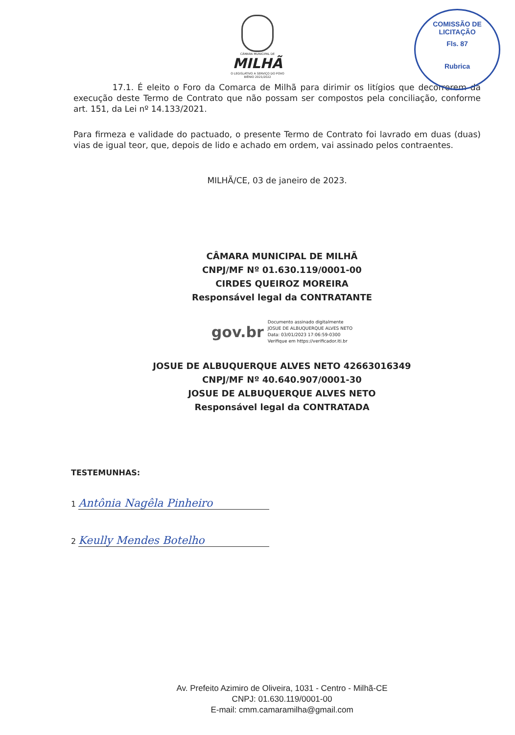COMISSÃO DE LICITAÇÃO
Fls. 87
Rubrica
CÂMARA MUNICIPAL DE
MILHÃ
O LEGISLATIVO A SERVIÇO DO POVO
BIÊNIO 2021/2022
17.1. É eleito o Foro da Comarca de Milhã para dirimir os litígios que decorrerem da execução deste Termo de Contrato que não possam ser compostos pela conciliação, conforme art. 151, da Lei nº 14.133/2021.
Para firmeza e validade do pactuado, o presente Termo de Contrato foi lavrado em duas (duas) vias de igual teor, que, depois de lido e achado em ordem, vai assinado pelos contraentes.
MILHÃ/CE, 03 de janeiro de 2023.
CÂMARA MUNICIPAL DE MILHÃ
CNPJ/MF Nº 01.630.119/0001-00
CIRDES QUEIROZ MOREIRA
Responsável legal da CONTRATANTE
gov.br
Documento assinado digitalmente
JOSUE DE ALBUQUERQUE ALVES NETO
Data: 03/01/2023 17:06:59-0300
Verifique em https://verificador.iti.br
JOSUE DE ALBUQUERQUE ALVES NETO 42663016349
CNPJ/MF Nº 40.640.907/0001-30
JOSUE DE ALBUQUERQUE ALVES NETO
Responsável legal da CONTRATADA
TESTEMUNHAS:
1 Antônia Nagêla Pinheiro
2 Keully Mendes Botelho
Av. Prefeito Azimiro de Oliveira, 1031 - Centro - Milhã-CE
CNPJ: 01.630.119/0001-00
E-mail: cmm.camaramilha@gmail.com